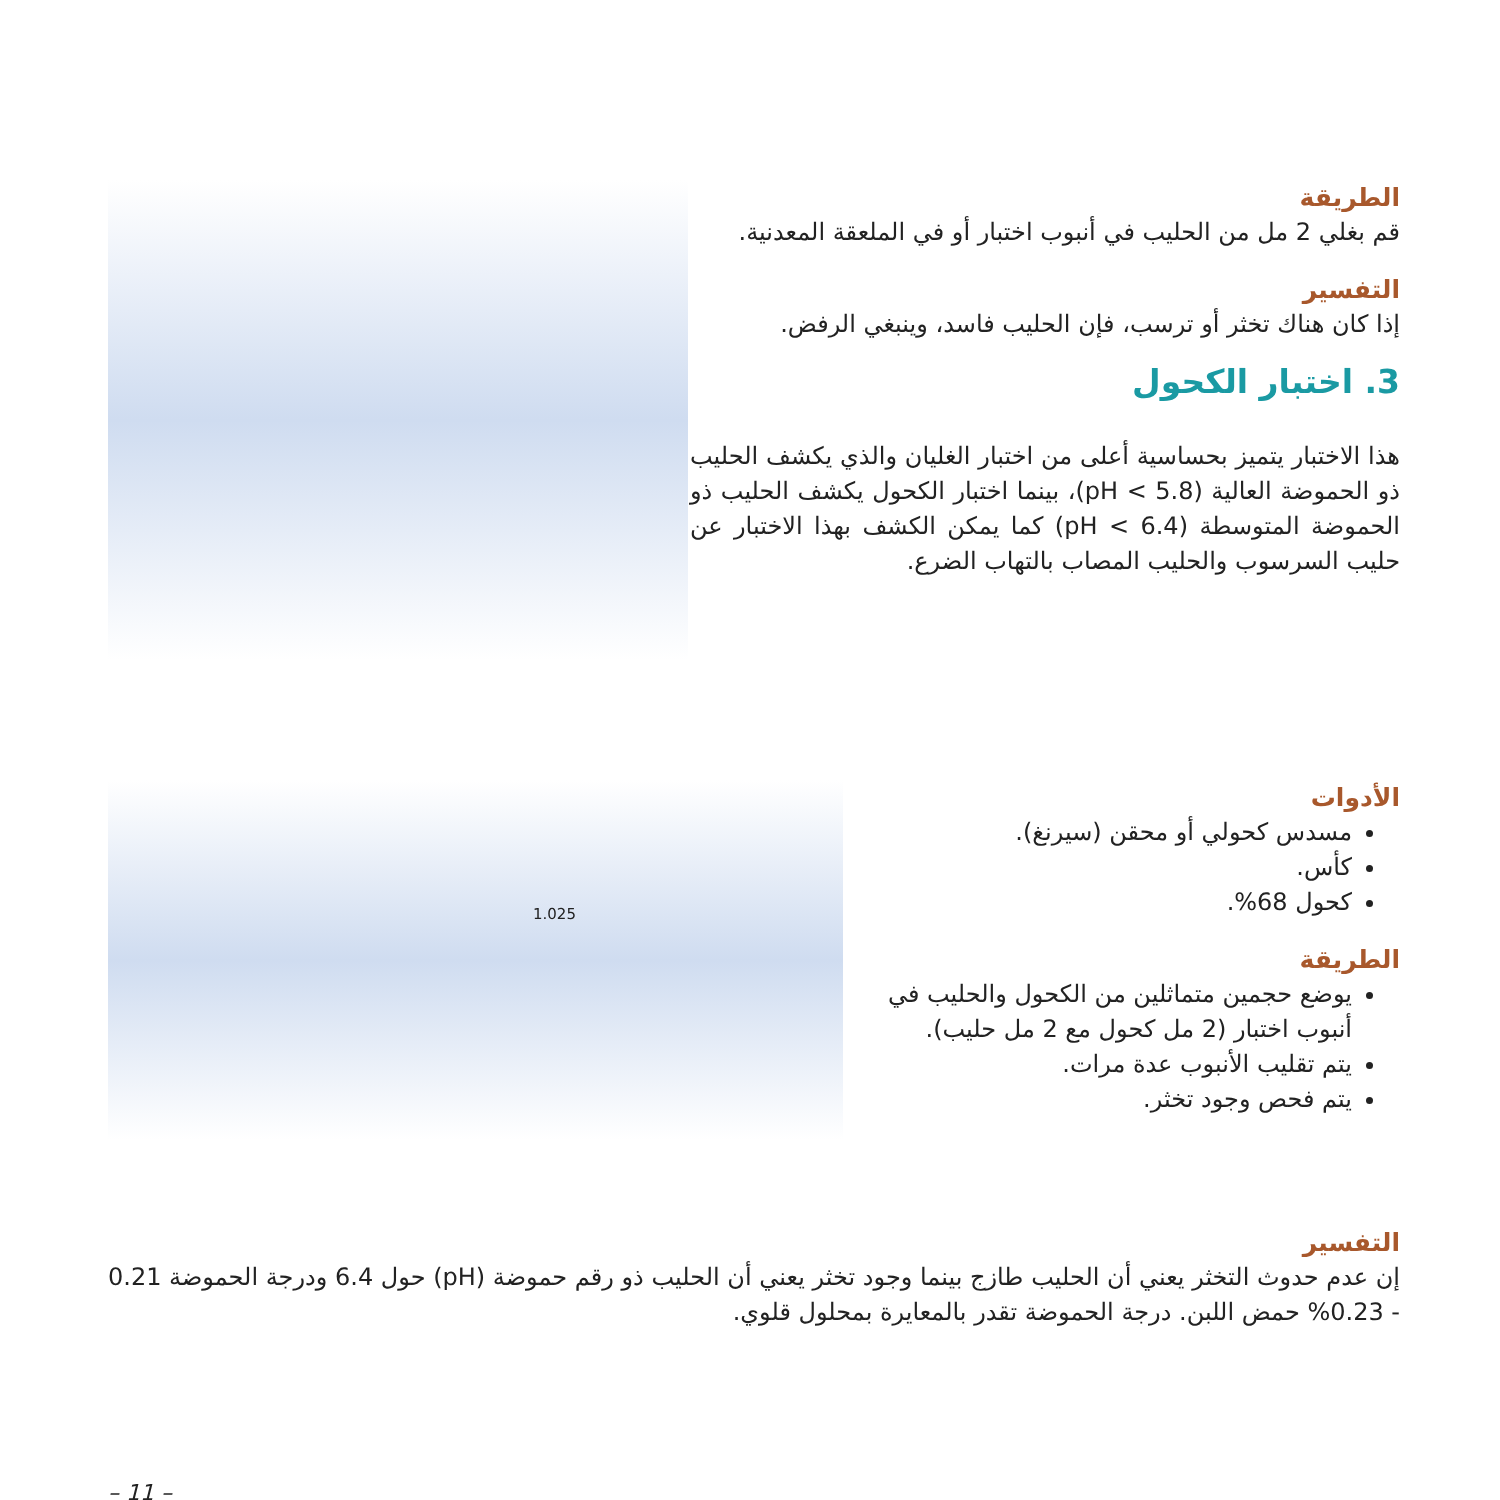الطريقة
قم بغلي 2 مل من الحليب في أنبوب اختبار أو في الملعقة المعدنية.
التفسير
إذا كان هناك تخثر أو ترسب، فإن الحليب فاسد، وينبغي الرفض.
3. اختبار الكحول
هذا الاختبار يتميز بحساسية أعلى من اختبار الغليان والذي يكشف الحليب ذو الحموضة العالية (pH < 5.8)، بينما اختبار الكحول يكشف الحليب ذو الحموضة المتوسطة (pH < 6.4) كما يمكن الكشف بهذا الاختبار عن حليب السرسوب والحليب المصاب بالتهاب الضرع.
الأدوات
مسدس كحولي أو محقن (سيرنغ).
كأس.
كحول 68%.
الطريقة
يوضع حجمين متماثلين من الكحول والحليب في أنبوب اختبار (2 مل كحول مع 2 مل حليب).
يتم تقليب الأنبوب عدة مرات.
يتم فحص وجود تخثر.
1.025
التفسير
إن عدم حدوث التخثر يعني أن الحليب طازج بينما وجود تخثر يعني أن الحليب ذو رقم حموضة (pH) حول 6.4 ودرجة الحموضة 0.21 - 0.23% حمض اللبن. درجة الحموضة تقدر بالمعايرة بمحلول قلوي.
– 11 –